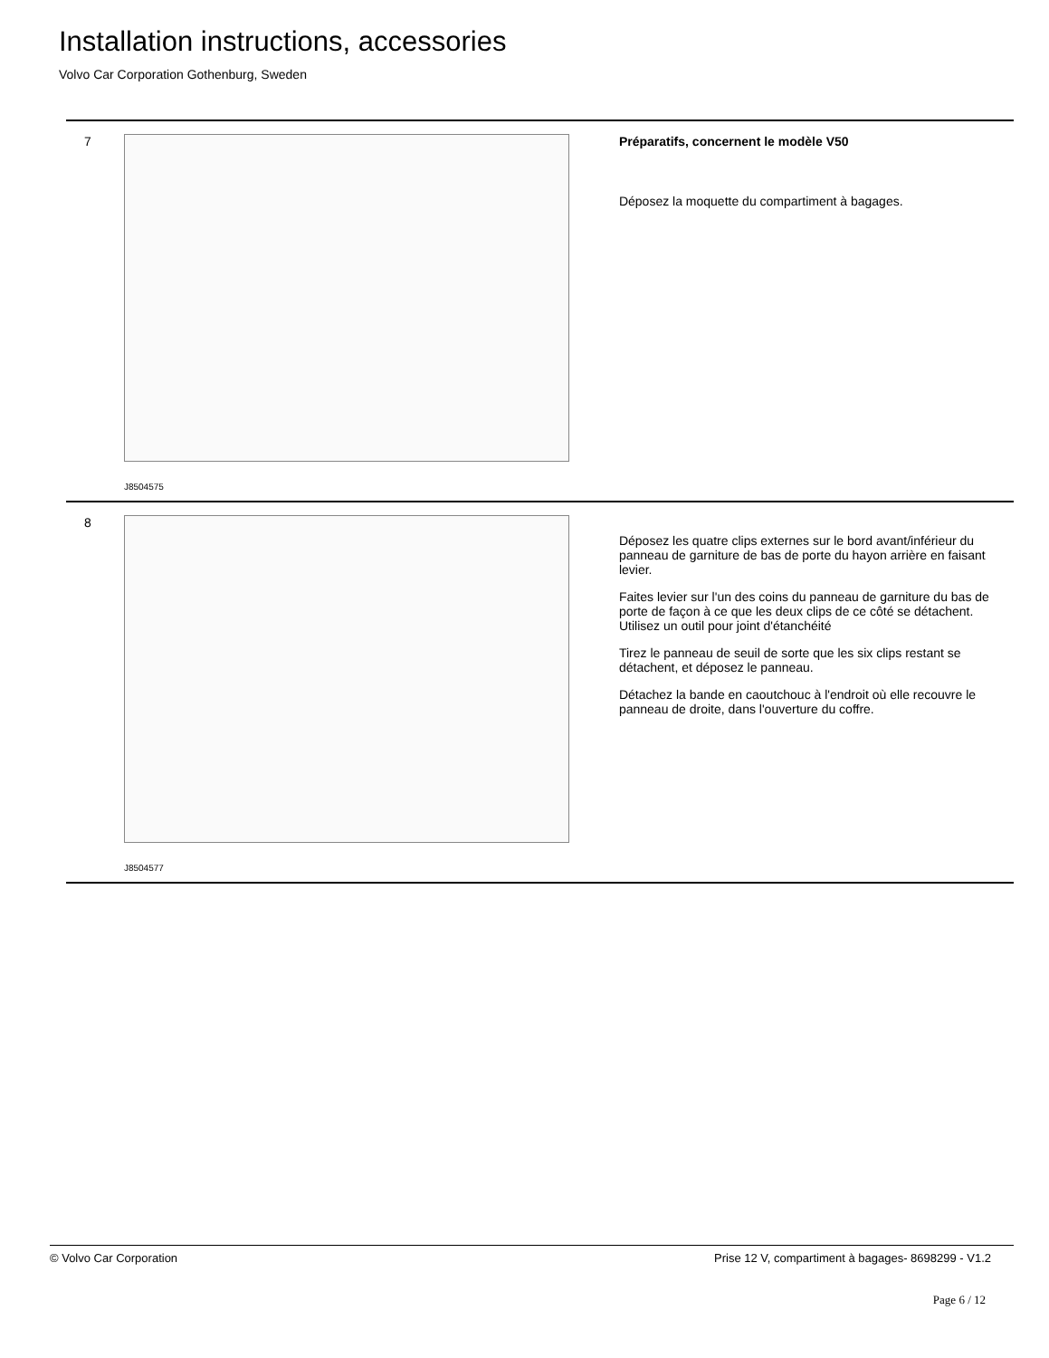Installation instructions, accessories
Volvo Car Corporation Gothenburg, Sweden
7
J8504575
Préparatifs, concernent le modèle V50
Déposez la moquette du compartiment à bagages.
8
J8504577
Déposez les quatre clips externes sur le bord avant/inférieur du panneau de garniture de bas de porte du hayon arrière en faisant levier.
Faites levier sur l'un des coins du panneau de garniture du bas de porte de façon à ce que les deux clips de ce côté se détachent. Utilisez un outil pour joint d'étanchéité
Tirez le panneau de seuil de sorte que les six clips restant se détachent, et déposez le panneau.
Détachez la bande en caoutchouc à l'endroit où elle recouvre le panneau de droite, dans l'ouverture du coffre.
© Volvo Car Corporation Prise 12 V, compartiment à bagages- 8698299 - V1.2
Page 6 / 12